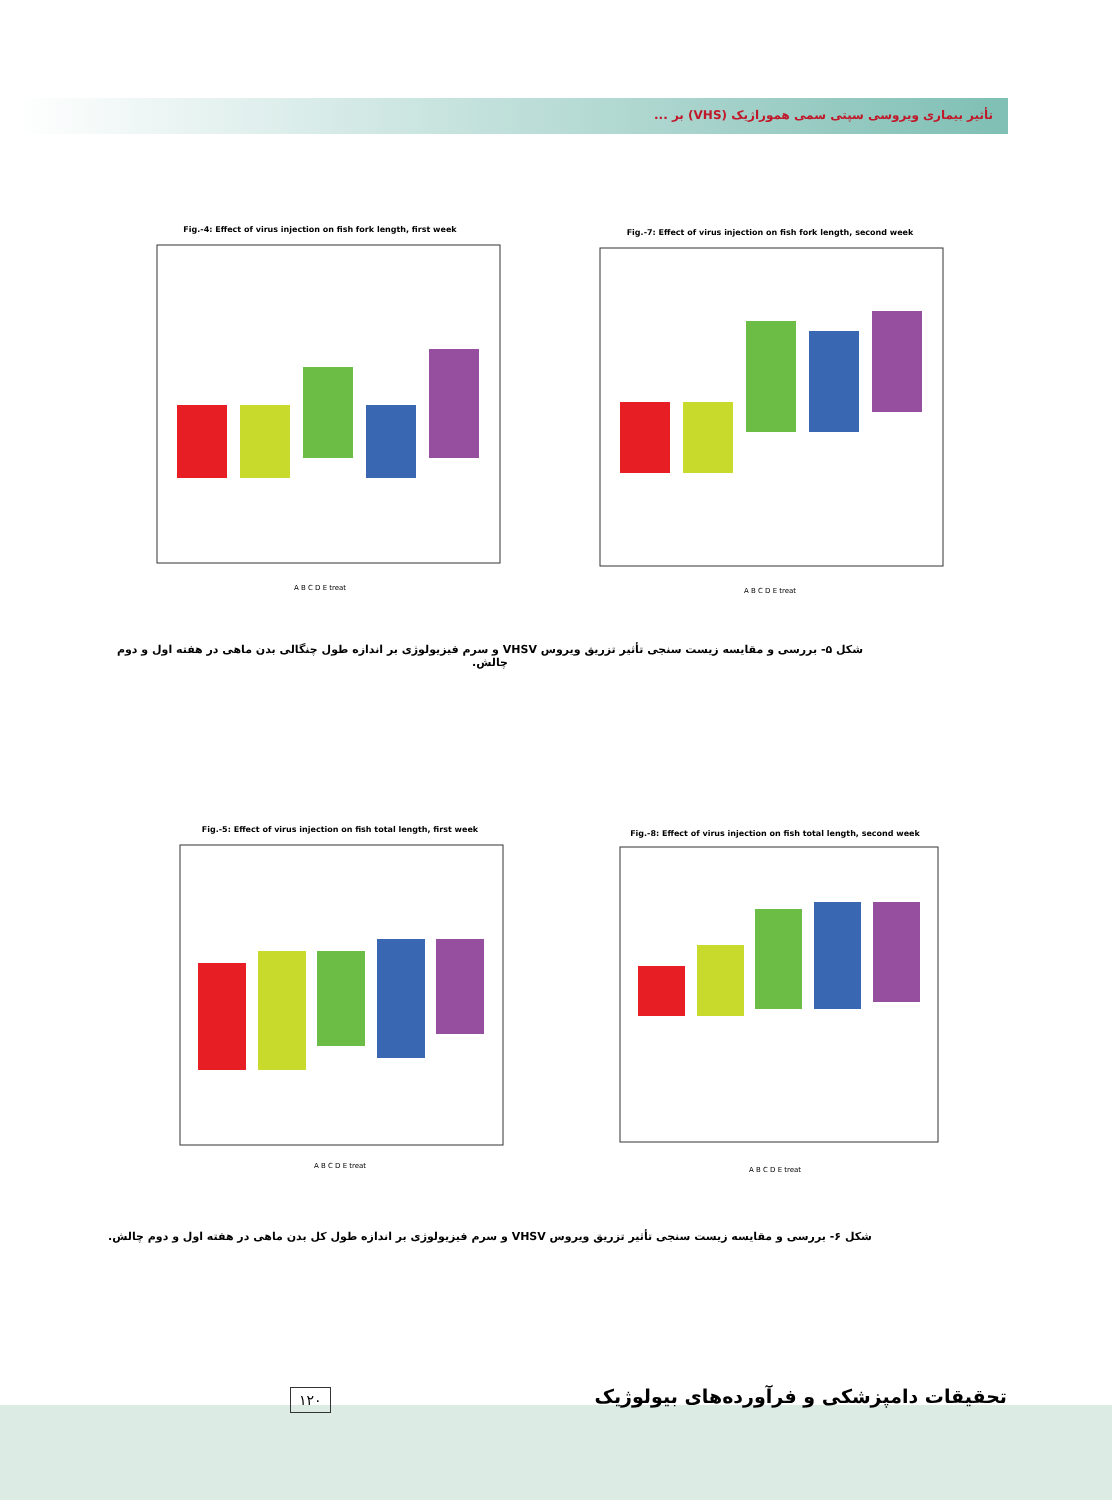تأثیر بیماری ویروسی سپتی سمی هموراژیک (VHS) بر ...
Fig.-4: Effect of virus injection on fish fork length, first week
A B C D E treat
Fig.-7: Effect of virus injection on fish fork length, second week
A B C D E treat
شکل ۵- بررسی و مقایسه زیست سنجی تأثیر تزریق ویروس VHSV و سرم فیزیولوژی بر اندازه طول چنگالی بدن ماهی در هفته اول و دوم چالش.
Fig.-5: Effect of virus injection on fish total length, first week
A B C D E treat
Fig.-8: Effect of virus injection on fish total length, second week
A B C D E treat
شکل ۶- بررسی و مقایسه زیست سنجی تأثیر تزریق ویروس VHSV و سرم فیزیولوژی بر اندازه طول کل بدن ماهی در هفته اول و دوم چالش.
تحقیقات دامپزشکی و فرآورده‌های بیولوژیک
۱۲۰